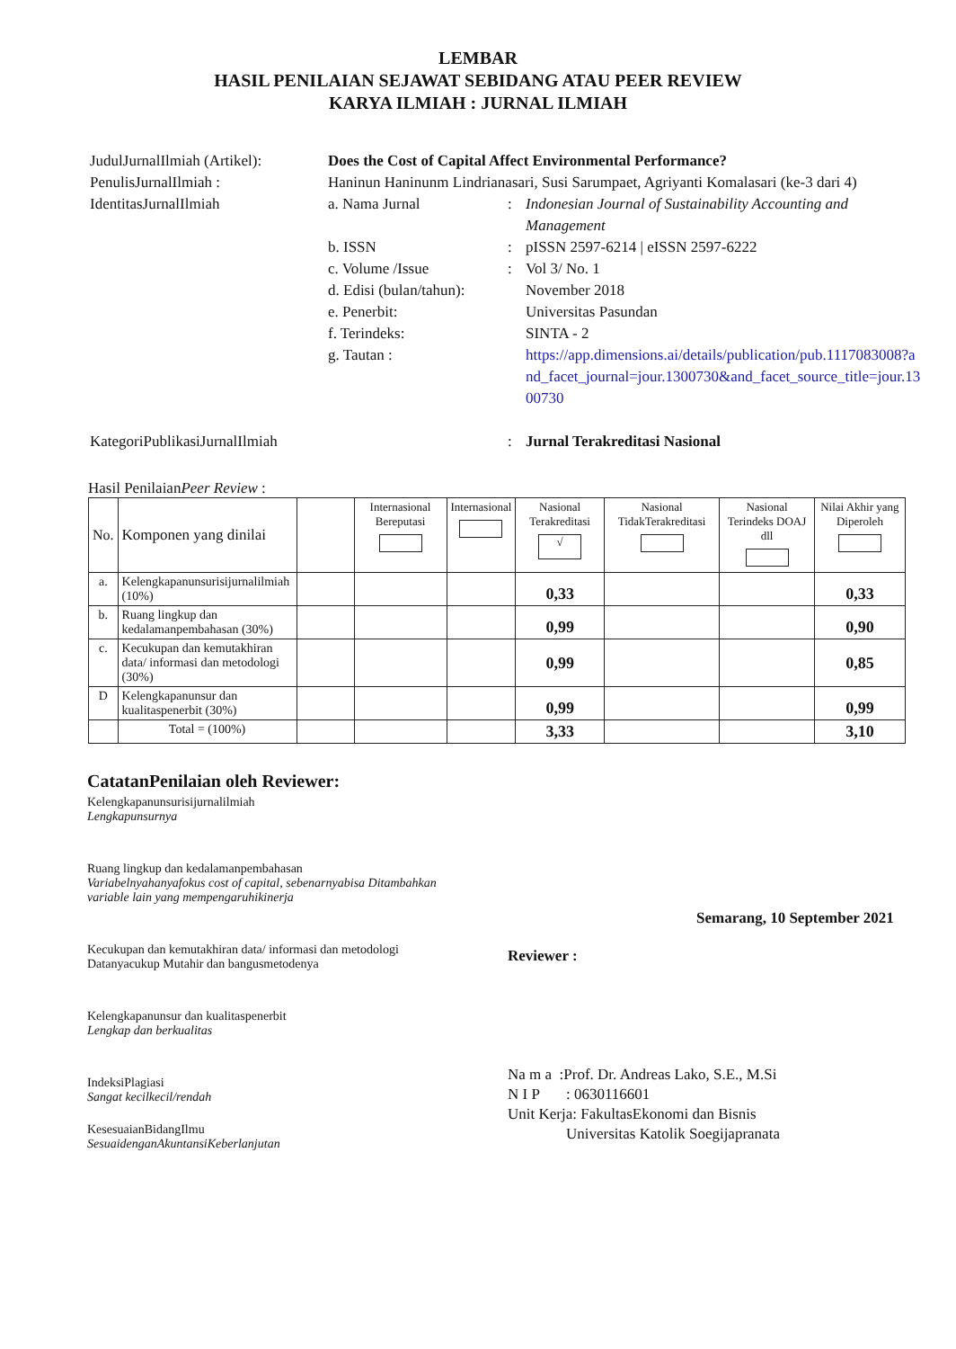LEMBAR
HASIL PENILAIAN SEJAWAT SEBIDANG ATAU PEER REVIEW
KARYA ILMIAH : JURNAL ILMIAH
JudulJurnalIlmiah (Artikel):
Does the Cost of Capital Affect Environmental Performance?
PenulisJurnalIlmiah : Haninun Haninunm Lindrianasari, Susi Sarumpaet, Agriyanti Komalasari (ke-3 dari 4)
IdentitasJurnalIlmiah a. Nama Jurnal : Indonesian Journal of Sustainability Accounting and Management
b. ISSN : pISSN 2597-6214 | eISSN 2597-6222
c. Volume /Issue : Vol 3/ No. 1
d. Edisi (bulan/tahun):
November 2018
e. Penerbit: Universitas Pasundan
f. Terindeks: SINTA - 2
g. Tautan : https://app.dimensions.ai/details/publication/pub.1117083008?and_facet_journal=jour.1300730&and_facet_source_title=jour.1300730
KategoriPublikasiJurnalIlmiah : Jurnal Terakreditasi Nasional
Hasil PenilaianPeer Review :
| No. | Komponen yang dinilai | | Internasional Bereputasi | Internasional | Nasional Terakreditasi √ | Nasional TidakTerakreditasi | Nasional Terindeks DOAJ dll | Nilai Akhir yang Diperoleh |
| --- | --- | --- | --- | --- | --- | --- | --- | --- |
| a. | Kelengkapanunsurisijurnalilmiah (10%) | | | | 0,33 | | | 0,33 |
| b. | Ruang lingkup dan kedalamanpembahasan (30%) | | | | 0,99 | | | 0,90 |
| c. | Kecukupan dan kemutakhiran data/ informasi dan metodologi (30%) | | | | 0,99 | | | 0,85 |
| D | Kelengkapanunsur dan kualitaspenerbit (30%) | | | | 0,99 | | | 0,99 |
| | Total = (100%) | | | | 3,33 | | | 3,10 |
CatatanPenilaian oleh Reviewer:
Kelengkapanunsurisijurnalilmiah
Lengkapunsurnya
Ruang lingkup dan kedalamanpembahasan
Variabelnyahanyafokus cost of capital, sebenarnyabisa Ditambahkan variable lain yang mempengaruhikinerja
Kecukupan dan kemutakhiran data/ informasi dan metodologi
Datanyacukup Mutahir dan bangusmetodenya
Kelengkapanunsur dan kualitaspenerbit
Lengkap dan berkualitas
IndeksiPlagiasi
Sangat kecilkecil/rendah
KesesuaianBidangIlmu
SesuaidenganAkuntansiKeberlanjutan
Semarang, 10 September 2021
Reviewer :
Na m a :Prof. Dr. Andreas Lako, S.E., M.Si
N I P : 0630116601
Unit Kerja: FakultasEkonomi dan Bisnis
Universitas Katolik Soegijapranata